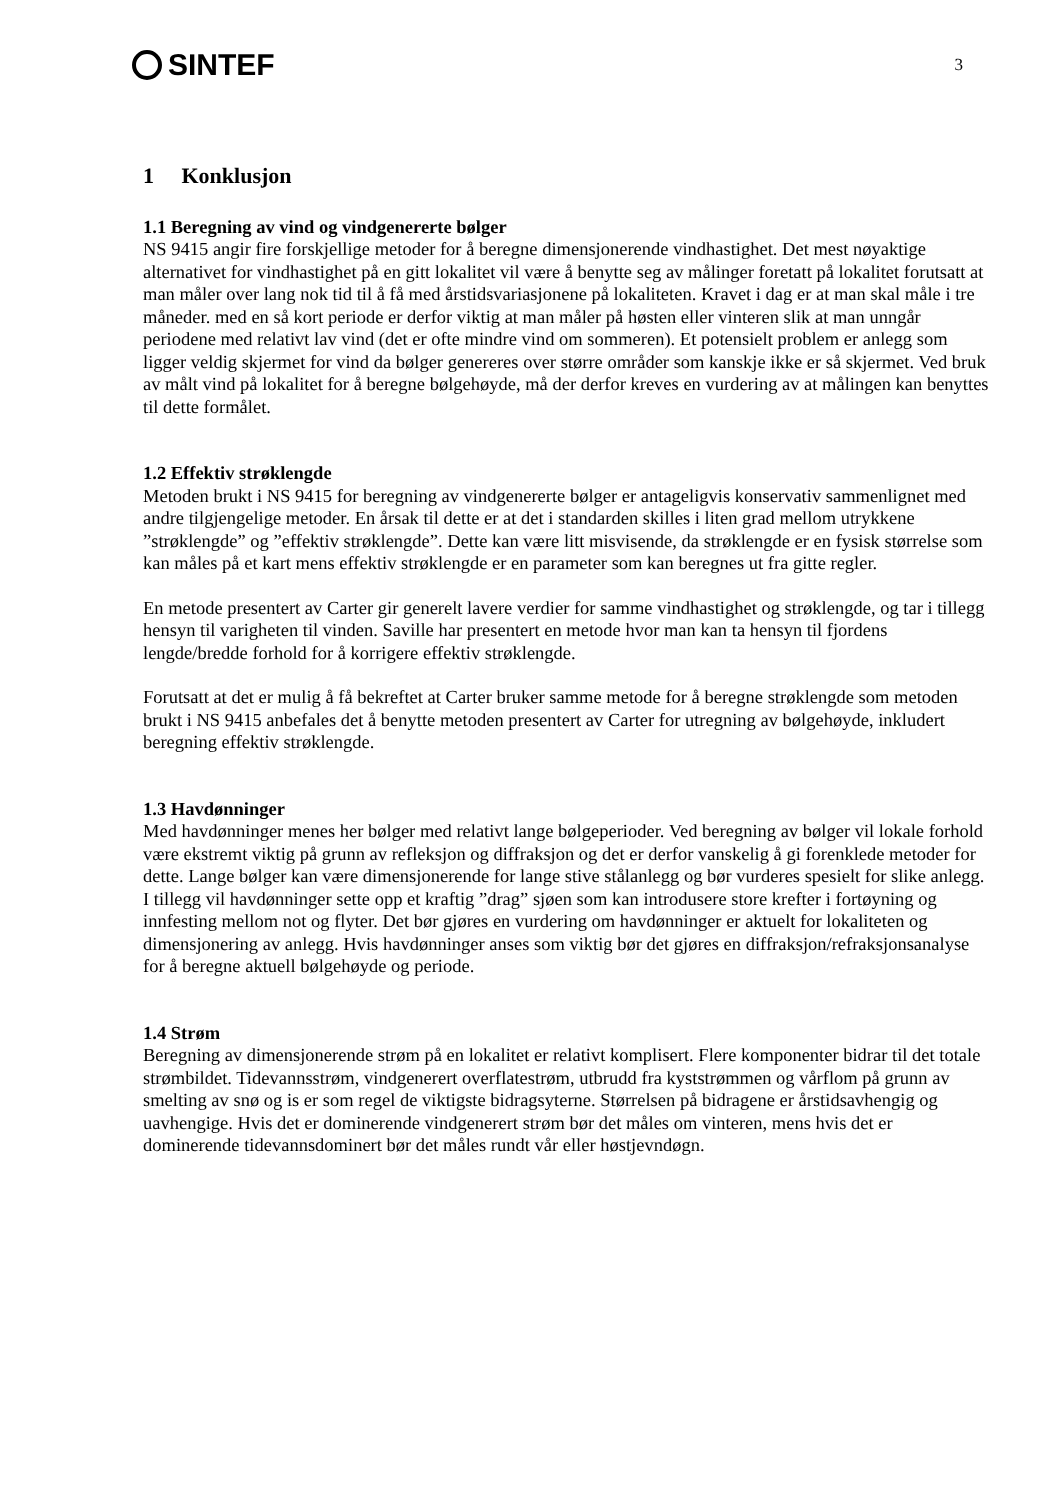SINTEF
3
1 Konklusjon
1.1 Beregning av vind og vindgenererte bølger
NS 9415 angir fire forskjellige metoder for å beregne dimensjonerende vindhastighet. Det mest nøyaktige alternativet for vindhastighet på en gitt lokalitet vil være å benytte seg av målinger foretatt på lokalitet forutsatt at man måler over lang nok tid til å få med årstidsvariasjonene på lokaliteten. Kravet i dag er at man skal måle i tre måneder. med en så kort periode er derfor viktig at man måler på høsten eller vinteren slik at man unngår periodene med relativt lav vind (det er ofte mindre vind om sommeren). Et potensielt problem er anlegg som ligger veldig skjermet for vind da bølger genereres over større områder som kanskje ikke er så skjermet. Ved bruk av målt vind på lokalitet for å beregne bølgehøyde, må der derfor kreves en vurdering av at målingen kan benyttes til dette formålet.
1.2 Effektiv strøklengde
Metoden brukt i NS 9415 for beregning av vindgenererte bølger er antageligvis konservativ sammenlignet med andre tilgjengelige metoder. En årsak til dette er at det i standarden skilles i liten grad mellom utrykkene ”strøklengde” og ”effektiv strøklengde”. Dette kan være litt misvisende, da strøklengde er en fysisk størrelse som kan måles på et kart mens effektiv strøklengde er en parameter som kan beregnes ut fra gitte regler.
En metode presentert av Carter gir generelt lavere verdier for samme vindhastighet og strøklengde, og tar i tillegg hensyn til varigheten til vinden. Saville har presentert en metode hvor man kan ta hensyn til fjordens lengde/bredde forhold for å korrigere effektiv strøklengde.
Forutsatt at det er mulig å få bekreftet at Carter bruker samme metode for å beregne strøklengde som metoden brukt i NS 9415 anbefales det å benytte metoden presentert av Carter for utregning av bølgehøyde, inkludert beregning effektiv strøklengde.
1.3 Havdønninger
Med havdønninger menes her bølger med relativt lange bølgeperioder. Ved beregning av bølger vil lokale forhold være ekstremt viktig på grunn av refleksjon og diffraksjon og det er derfor vanskelig å gi forenklede metoder for dette. Lange bølger kan være dimensjonerende for lange stive stålanlegg og bør vurderes spesielt for slike anlegg. I tillegg vil havdønninger sette opp et kraftig ”drag” sjøen som kan introdusere store krefter i fortøyning og innfesting mellom not og flyter. Det bør gjøres en vurdering om havdønninger er aktuelt for lokaliteten og dimensjonering av anlegg. Hvis havdønninger anses som viktig bør det gjøres en diffraksjon/refraksjonsanalyse for å beregne aktuell bølgehøyde og periode.
1.4 Strøm
Beregning av dimensjonerende strøm på en lokalitet er relativt komplisert. Flere komponenter bidrar til det totale strømbildet. Tidevannsstrøm, vindgenerert overflatestrøm, utbrudd fra kyststrømmen og vårflom på grunn av smelting av snø og is er som regel de viktigste bidragsyterne. Størrelsen på bidragene er årstidsavhengig og uavhengige. Hvis det er dominerende vindgenerert strøm bør det måles om vinteren, mens hvis det er dominerende tidevannsdominert bør det måles rundt vår eller høstjevndøgn.